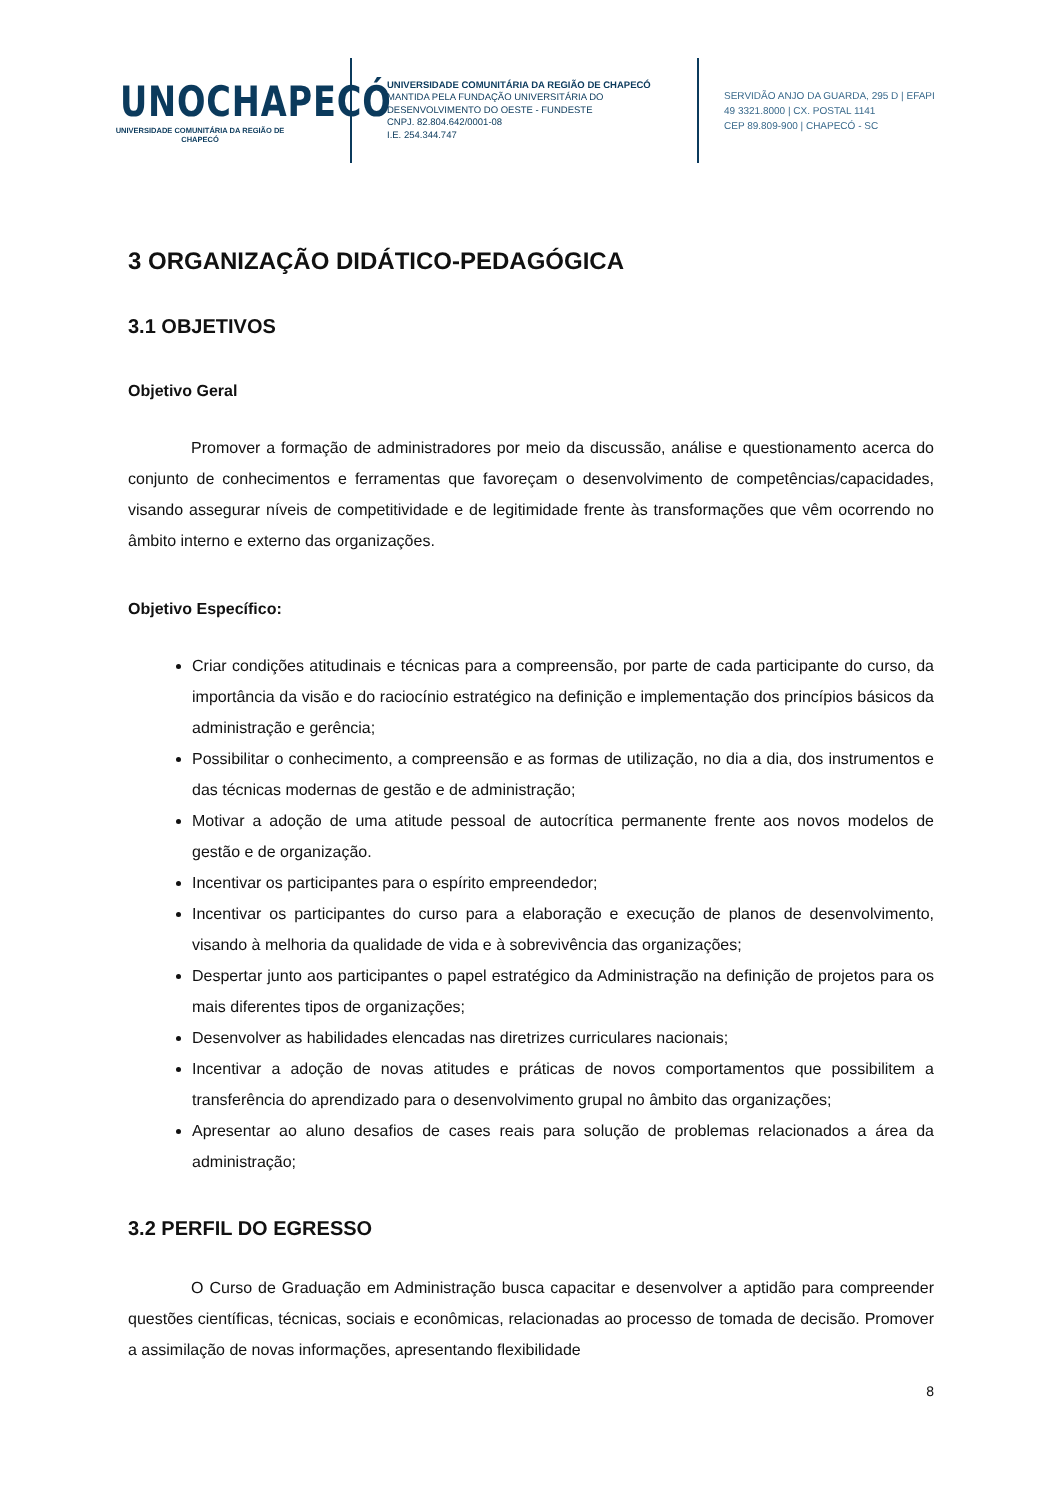UNOCHAPECÓ
UNIVERSIDADE COMUNITÁRIA DA REGIÃO DE CHAPECÓ
UNIVERSIDADE COMUNITÁRIA DA REGIÃO DE CHAPECÓ
MANTIDA PELA FUNDAÇÃO UNIVERSITÁRIA DO
DESENVOLVIMENTO DO OESTE - FUNDESTE
CNPJ. 82.804.642/0001-08
I.E. 254.344.747
SERVIDÃO ANJO DA GUARDA, 295 D | EFAPI
49 3321.8000 | CX. POSTAL 1141
CEP 89.809-900 | CHAPECÓ - SC
3 ORGANIZAÇÃO DIDÁTICO-PEDAGÓGICA
3.1 OBJETIVOS
Objetivo Geral
Promover a formação de administradores por meio da discussão, análise e questionamento acerca do conjunto de conhecimentos e ferramentas que favoreçam o desenvolvimento de competências/capacidades, visando assegurar níveis de competitividade e de legitimidade frente às transformações que vêm ocorrendo no âmbito interno e externo das organizações.
Objetivo Específico:
Criar condições atitudinais e técnicas para a compreensão, por parte de cada participante do curso, da importância da visão e do raciocínio estratégico na definição e implementação dos princípios básicos da administração e gerência;
Possibilitar o conhecimento, a compreensão e as formas de utilização, no dia a dia, dos instrumentos e das técnicas modernas de gestão e de administração;
Motivar a adoção de uma atitude pessoal de autocrítica permanente frente aos novos modelos de gestão e de organização.
Incentivar os participantes para o espírito empreendedor;
Incentivar os participantes do curso para a elaboração e execução de planos de desenvolvimento, visando à melhoria da qualidade de vida e à sobrevivência das organizações;
Despertar junto aos participantes o papel estratégico da Administração na definição de projetos para os mais diferentes tipos de organizações;
Desenvolver as habilidades elencadas nas diretrizes curriculares nacionais;
Incentivar a adoção de novas atitudes e práticas de novos comportamentos que possibilitem a transferência do aprendizado para o desenvolvimento grupal no âmbito das organizações;
Apresentar ao aluno desafios de cases reais para solução de problemas relacionados a área da administração;
3.2 PERFIL DO EGRESSO
O Curso de Graduação em Administração busca capacitar e desenvolver a aptidão para compreender questões científicas, técnicas, sociais e econômicas, relacionadas ao processo de tomada de decisão. Promover a assimilação de novas informações, apresentando flexibilidade
8